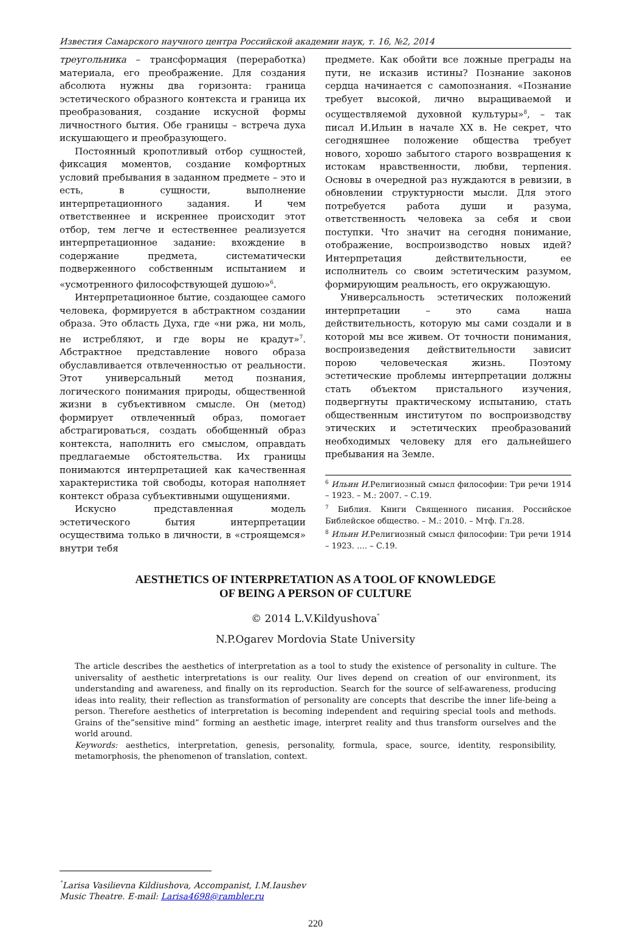Известия Самарского научного центра Российской академии наук, т. 16, №2, 2014
треугольника – трансформация (переработка) материала, его преображение. Для создания абсолюта нужны два горизонта: граница эстетического образного контекста и граница их преобразования, создание искусной формы личностного бытия. Обе границы – встреча духа искушающего и преобразующего.
Постоянный кропотливый отбор сущностей, фиксация моментов, создание комфортных условий пребывания в заданном предмете – это и есть, в сущности, выполнение интерпретационного задания. И чем ответственнее и искреннее происходит этот отбор, тем легче и естественнее реализуется интерпретационное задание: вхождение в содержание предмета, систематически подверженного собственным испытанием и «усмотренного философствующей душою»<sup>6</sup>.
Интерпретационное бытие, создающее самого человека, формируется в абстрактном создании образа. Это область Духа, где «ни ржа, ни моль, не истребляют, и где воры не крадут»<sup>7</sup>. Абстрактное представление нового образа обуславливается отвлеченностью от реальности. Этот универсальный метод познания, логического понимания природы, общественной жизни в субъективном смысле. Он (метод) формирует отвлеченный образ, помогает абстрагироваться, создать обобщенный образ контекста, наполнить его смыслом, оправдать предлагаемые обстоятельства. Их границы понимаются интерпретацией как качественная характеристика той свободы, которая наполняет контекст образа субъективными ощущениями.
Искусно представленная модель эстетического бытия интерпретации осуществима только в личности, в «строящемся» внутри тебя
предмете. Как обойти все ложные преграды на пути, не исказив истины? Познание законов сердца начинается с самопознания. «Познание требует высокой, лично выращиваемой и осуществляемой духовной культуры»<sup>8</sup>, – так писал И.Ильин в начале XX в. Не секрет, что сегодняшнее положение общества требует нового, хорошо забытого старого возвращения к истокам нравственности, любви, терпения. Основы в очередной раз нуждаются в ревизии, в обновлении структурности мысли. Для этого потребуется работа души и разума, ответственность человека за себя и свои поступки. Что значит на сегодня понимание, отображение, воспроизводство новых идей? Интерпретация действительности, ее исполнитель со своим эстетическим разумом, формирующим реальность, его окружающую.
Универсальность эстетических положений интерпретации – это сама наша действительность, которую мы сами создали и в которой мы все живем. От точности понимания, воспроизведения действительности зависит порою человеческая жизнь. Поэтому эстетические проблемы интерпретации должны стать объектом пристального изучения, подвергнуты практическому испытанию, стать общественным институтом по воспроизводству этических и эстетических преобразований необходимых человеку для его дальнейшего пребывания на Земле.
<sup>6</sup> Ильин И. Религиозный смысл философии: Три речи 1914 – 1923. – М.: 2007. – С.19.
<sup>7</sup> Библия. Книги Священного писания. Российское Библейское общество. – М.: 2010. – Мтф. Гл.28.
<sup>8</sup> Ильин И. Религиозный смысл философии: Три речи 1914 – 1923. …. – С.19.
AESTHETICS OF INTERPRETATION AS A TOOL OF KNOWLEDGE
OF BEING A PERSON OF CULTURE
© 2014 L.V.Kildyushova<sup>°</sup>
N.P.Ogarev Mordovia State University
The article describes the aesthetics of interpretation as a tool to study the existence of personality in culture. The universality of aesthetic interpretations is our reality. Our lives depend on creation of our environment, its understanding and awareness, and finally on its reproduction. Search for the source of self-awareness, producing ideas into reality, their reflection as transformation of personality are concepts that describe the inner life-being a person. Therefore aesthetics of interpretation is becoming independent and requiring special tools and methods. Grains of the”sensitive mind” forming an aesthetic image, interpret reality and thus transform ourselves and the world around.
Keywords: aesthetics, interpretation, genesis, personality, formula, space, source, identity, responsibility, metamorphosis, the phenomenon of translation, context.
<sup>°</sup>Larisa Vasilievna Kildiushova, Accompanist, I.M.Iaushev
Music Theatre. E-mail: Larisa4698@rambler.ru
220